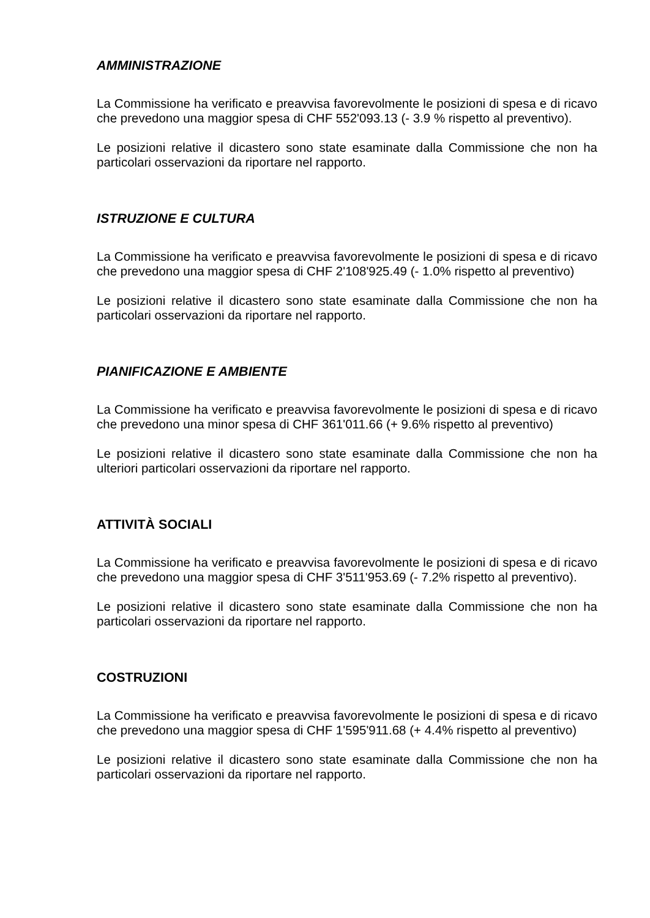AMMINISTRAZIONE
La Commissione ha verificato e preavvisa favorevolmente le posizioni di spesa e di ricavo che prevedono una maggior spesa di CHF 552'093.13 (- 3.9 % rispetto al preventivo).
Le posizioni relative il dicastero sono state esaminate dalla Commissione che non ha particolari osservazioni da riportare nel rapporto.
ISTRUZIONE E CULTURA
La Commissione ha verificato e preavvisa favorevolmente le posizioni di spesa e di ricavo che prevedono una maggior spesa di CHF 2'108'925.49 (- 1.0% rispetto al preventivo)
Le posizioni relative il dicastero sono state esaminate dalla Commissione che non ha particolari osservazioni da riportare nel rapporto.
PIANIFICAZIONE E AMBIENTE
La Commissione ha verificato e preavvisa favorevolmente le posizioni di spesa e di ricavo che prevedono una minor spesa di CHF 361'011.66 (+ 9.6% rispetto al preventivo)
Le posizioni relative il dicastero sono state esaminate dalla Commissione che non ha ulteriori particolari osservazioni da riportare nel rapporto.
ATTIVITÀ SOCIALI
La Commissione ha verificato e preavvisa favorevolmente le posizioni di spesa e di ricavo che prevedono una maggior spesa di CHF 3'511'953.69 (- 7.2% rispetto al preventivo).
Le posizioni relative il dicastero sono state esaminate dalla Commissione che non ha particolari osservazioni da riportare nel rapporto.
COSTRUZIONI
La Commissione ha verificato e preavvisa favorevolmente le posizioni di spesa e di ricavo che prevedono una maggior spesa di CHF 1'595'911.68 (+ 4.4% rispetto al preventivo)
Le posizioni relative il dicastero sono state esaminate dalla Commissione che non ha particolari osservazioni da riportare nel rapporto.